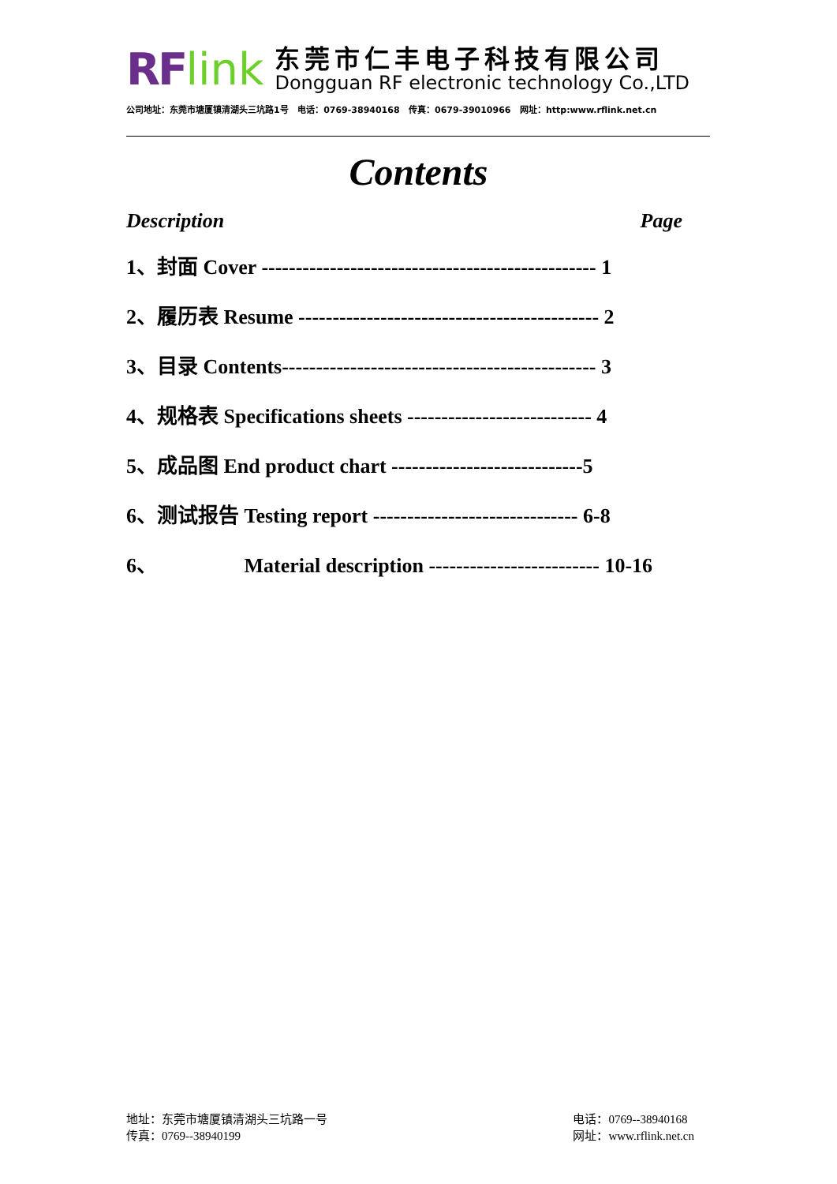RF link
东莞市仁丰电子科技有限公司
Dongguan RF electronic technology Co.,LTD
公司地址：东莞市塘厦镇清湖头三坑路1号 电话：0769-38940168 传真：0679-39010966 网址：http:www.rflink.net.cn
Contents
Description Page
1、封面 Cover ------------------------------------------------- 1
2、履历表 Resume -------------------------------------------- 2
3、目录 Contents---------------------------------------------- 3
4、规格表 Specifications sheets --------------------------- 4
5、成品图 End product chart ----------------------------5
6、测试报告 Testing report ------------------------------ 6-8
6、 Material description ------------------------- 10-16
地址：东莞市塘厦镇清湖头三坑路一号
传真：0769--38940199
电话：0769--38940168
网址：www.rflink.net.cn